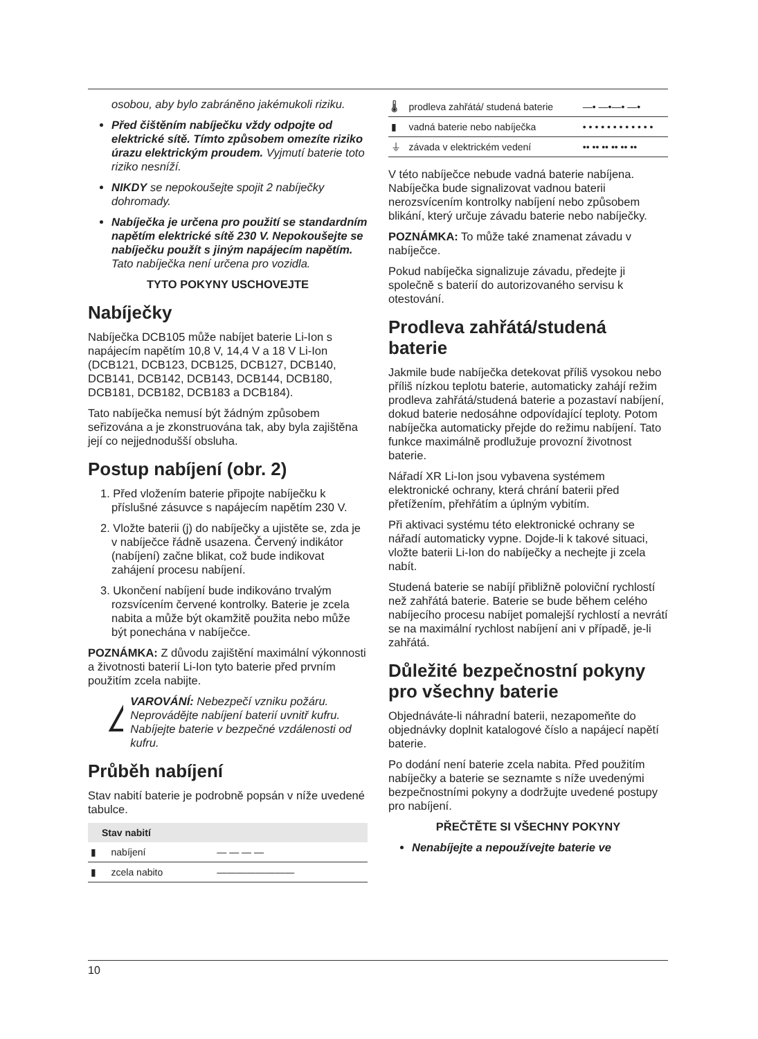osobou, aby bylo zabráněno jakémukoli riziku.
Před čištěním nabíječku vždy odpojte od elektrické sítě. Tímto způsobem omezíte riziko úrazu elektrickým proudem. Vyjmutí baterie toto riziko nesníží.
NIKDY se nepokoušejte spojit 2 nabíječky dohromady.
Nabíječka je určena pro použití se standardním napětím elektrické sítě 230 V. Nepokoušejte se nabíječku použít s jiným napájecím napětím. Tato nabíječka není určena pro vozidla.
TYTO POKYNY USCHOVEJTE
Nabíječky
Nabíječka DCB105 může nabíjet baterie Li-Ion s napájecím napětím 10,8 V, 14,4 V a 18 V Li-Ion (DCB121, DCB123, DCB125, DCB127, DCB140, DCB141, DCB142, DCB143, DCB144, DCB180, DCB181, DCB182, DCB183 a DCB184).
Tato nabíječka nemusí být žádným způsobem seřizována a je zkonstruována tak, aby byla zajištěna její co nejjednodušší obsluha.
Postup nabíjení (obr. 2)
1. Před vložením baterie připojte nabíječku k příslušné zásuvce s napájecím napětím 230 V.
2. Vložte baterii (j) do nabíječky a ujistěte se, zda je v nabíječce řádně usazena. Červený indikátor (nabíjení) začne blikat, což bude indikovat zahájení procesu nabíjení.
3. Ukončení nabíjení bude indikováno trvalým rozsvícením červené kontrolky. Baterie je zcela nabita a může být okamžitě použita nebo může být ponechána v nabíječce.
POZNÁMKA: Z důvodu zajištění maximální výkonnosti a životnosti baterií Li-Ion tyto baterie před prvním použitím zcela nabijte.
VAROVÁNÍ: Nebezpečí vzniku požáru. Neprovádějte nabíjení baterií uvnitř kufru. Nabíjejte baterie v bezpečné vzdálenosti od kufru.
Průběh nabíjení
Stav nabití baterie je podrobně popsán v níže uvedené tabulce.
| Stav nabití | | |
| --- | --- | --- |
| ▮ | nabíjení | — — — — |
| ▮ | zcela nabito | ———————— |
| 🌡 | prodleva zahřátá/ studená baterie | —• —•—• —• |
| ▮ | vadná baterie nebo nabíječka | • • • • • • • • • • • • |
| ⏚ | závada v elektrickém vedení | •• •• •• •• •• •• |
V této nabíječce nebude vadná baterie nabíjena. Nabíječka bude signalizovat vadnou baterii nerozsvícením kontrolky nabíjení nebo způsobem blikání, který určuje závadu baterie nebo nabíječky.
POZNÁMKA: To může také znamenat závadu v nabíječce.
Pokud nabíječka signalizuje závadu, předejte ji společně s baterií do autorizovaného servisu k otestování.
Prodleva zahřátá/studená baterie
Jakmile bude nabíječka detekovat příliš vysokou nebo příliš nízkou teplotu baterie, automaticky zahájí režim prodleva zahřátá/studená baterie a pozastaví nabíjení, dokud baterie nedosáhne odpovídající teploty. Potom nabíječka automaticky přejde do režimu nabíjení. Tato funkce maximálně prodlužuje provozní životnost baterie.
Nářadí XR Li-Ion jsou vybavena systémem elektronické ochrany, která chrání baterii před přetížením, přehřátím a úplným vybitím.
Při aktivaci systému této elektronické ochrany se nářadí automaticky vypne. Dojde-li k takové situaci, vložte baterii Li-Ion do nabíječky a nechejte ji zcela nabít.
Studená baterie se nabíjí přibližně poloviční rychlostí než zahřátá baterie. Baterie se bude během celého nabíjecího procesu nabíjet pomalejší rychlostí a nevrátí se na maximální rychlost nabíjení ani v případě, je-li zahřátá.
Důležité bezpečnostní pokyny pro všechny baterie
Objednáváte-li náhradní baterii, nezapomeňte do objednávky doplnit katalogové číslo a napájecí napětí baterie.
Po dodání není baterie zcela nabita. Před použitím nabíječky a baterie se seznamte s níže uvedenými bezpečnostními pokyny a dodržujte uvedené postupy pro nabíjení.
PŘEČTĚTE SI VŠECHNY POKYNY
Nenabíjejte a nepoužívejte baterie ve
10